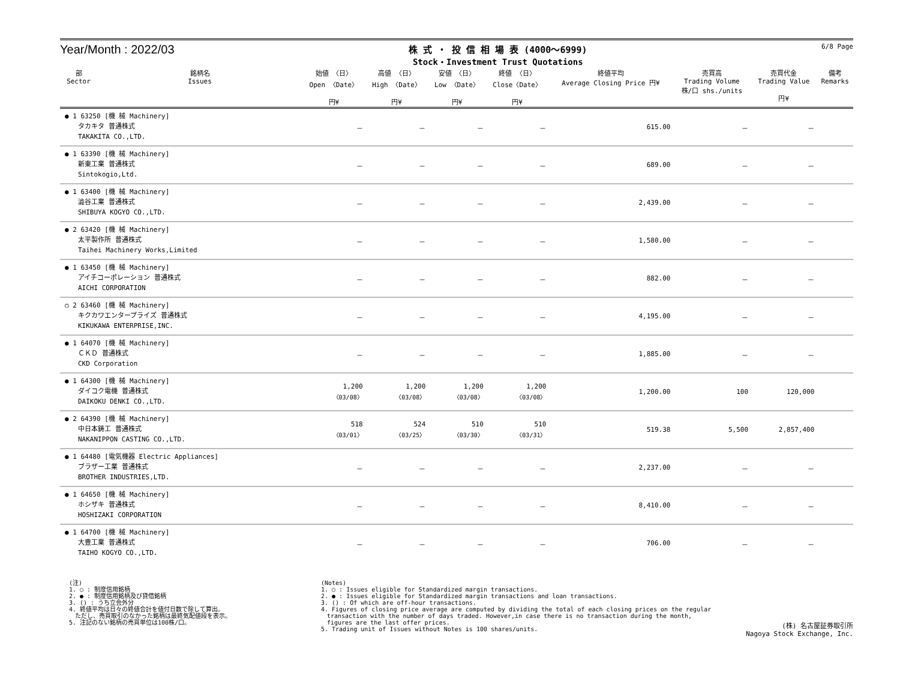Year/Month : 2022/03
株 式 ・ 投 信 相 場 表 (4000～6999)
Stock・Investment Trust Quotations
6/8 Page
| 部 Sector | 銘柄名 Issues | 始値 〈日〉 Open 〈Date〉 円¥ | 高値 〈日〉 High 〈Date〉 円¥ | 安値 〈日〉 Low 〈Date〉 円¥ | 終値 〈日〉 Close〈Date〉 円¥ | 終値平均 Average Closing Price 円¥ | 売買高 Trading Volume 株/口 shs./units | 売買代金 Trading Value 円¥ | 備考 Remarks |
| --- | --- | --- | --- | --- | --- | --- | --- | --- | --- |
| ● 1 63250 [機 械 Machinery] タカキタ 普通株式 TAKAKITA CO.,LTD. | | － | － | － | － | 615.00 | － | － | |
| ● 1 63390 [機 械 Machinery] 新東工業 普通株式 Sintokogio,Ltd. | | － | － | － | － | 689.00 | － | － | |
| ● 1 63400 [機 械 Machinery] 澁谷工業 普通株式 SHIBUYA KOGYO CO.,LTD. | | － | － | － | － | 2,439.00 | － | － | |
| ● 2 63420 [機 械 Machinery] 太平製作所 普通株式 Taihei Machinery Works,Limited | | － | － | － | － | 1,580.00 | － | － | |
| ● 1 63450 [機 械 Machinery] アイチコーポレーション 普通株式 AICHI CORPORATION | | － | － | － | － | 882.00 | － | － | |
| ○ 2 63460 [機 械 Machinery] キクカワエンタープライズ 普通株式 KIKUKAWA ENTERPRISE,INC. | | － | － | － | － | 4,195.00 | － | － | |
| ● 1 64070 [機 械 Machinery] ＣＫＤ 普通株式 CKD Corporation | | － | － | － | － | 1,885.00 | － | － | |
| ● 1 64300 [機 械 Machinery] ダイコク電機 普通株式 DAIKOKU DENKI CO.,LTD. | | 1,200 〈03/08〉 | 1,200 〈03/08〉 | 1,200 〈03/08〉 | 1,200 〈03/08〉 | 1,200.00 | 100 | 120,000 | |
| ● 2 64390 [機 械 Machinery] 中日本鋳工 普通株式 NAKANIPPON CASTING CO.,LTD. | | 518 〈03/01〉 | 524 〈03/25〉 | 510 〈03/30〉 | 510 〈03/31〉 | 519.38 | 5,500 | 2,857,400 | |
| ● 1 64480 [電気機器 Electric Appliances] ブラザー工業 普通株式 BROTHER INDUSTRIES,LTD. | | － | － | － | － | 2,237.00 | － | － | |
| ● 1 64650 [機 械 Machinery] ホシザキ 普通株式 HOSHIZAKI CORPORATION | | － | － | － | － | 8,410.00 | － | － | |
| ● 1 64700 [機 械 Machinery] 大豊工業 普通株式 TAIHO KOGYO CO.,LTD. | | － | － | － | － | 706.00 | － | － | |
(注)
1. ○ : 制度信用銘柄
2. ● : 制度信用銘柄及び貸借銘柄
3. () : うち立会外分
4. 終値平均は日々の終値合計を値付日数で除して算出。
　ただし、売買取引のなかった銘柄は最終気配値段を表示。
5. 注記のない銘柄の売買単位は100株/口。
(Notes)
1. ○ : Issues eligible for Standardized margin transactions.
2. ● : Issues eligible for Standardized margin transactions and loan transactions.
3. () : Of which are off-hour transactions.
4. Figures of closing price average are computed by dividing the total of each closing prices on the regular
　transaction with the number of days traded. However,in case there is no transaction during the month,
　figures are the last offer prices.
5. Trading unit of Issues without Notes is 100 shares/units.
(株) 名古屋証券取引所
Nagoya Stock Exchange, Inc.